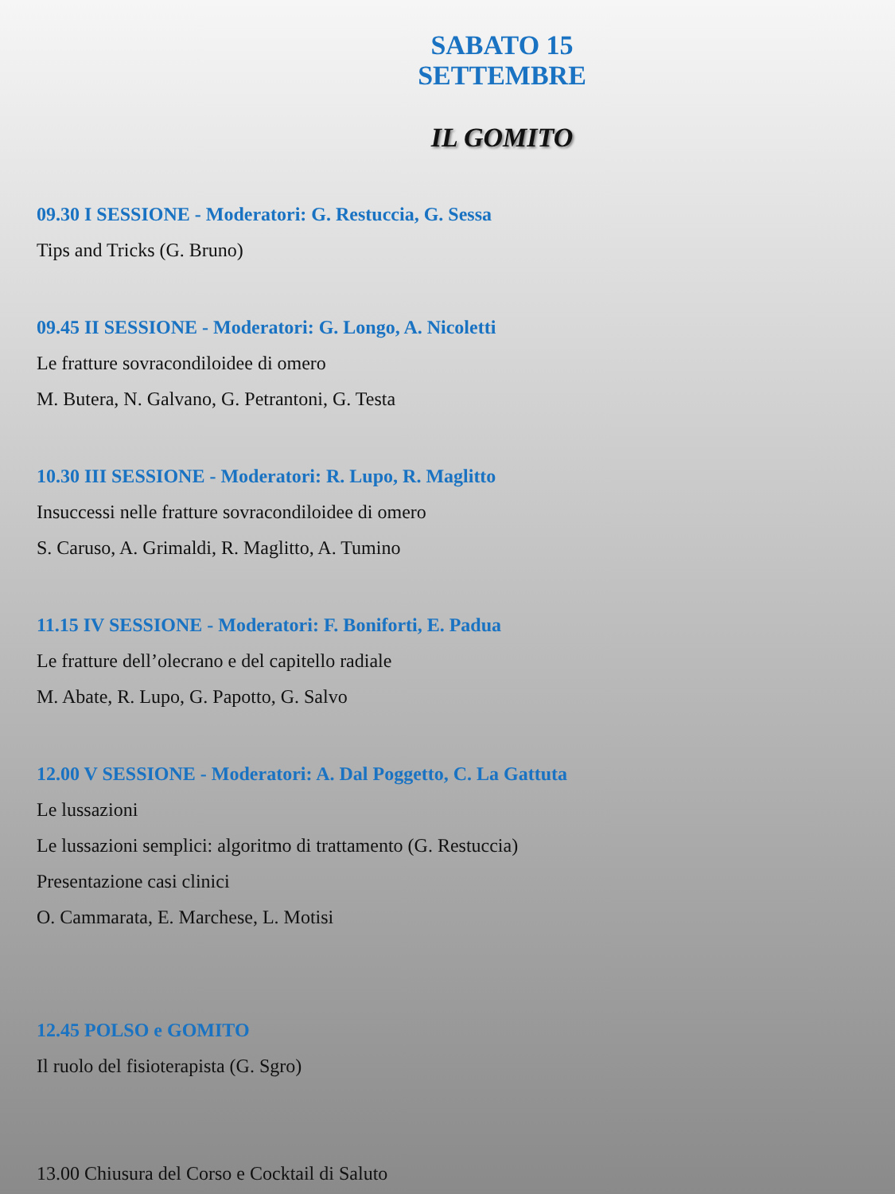SABATO 15 SETTEMBRE
IL GOMITO
09.30 I SESSIONE - Moderatori: G. Restuccia, G. Sessa
Tips and Tricks (G. Bruno)
09.45 II SESSIONE - Moderatori: G. Longo, A. Nicoletti
Le fratture sovracondiloidee di omero
M. Butera, N. Galvano, G. Petrantoni, G. Testa
10.30 III SESSIONE - Moderatori: R. Lupo, R. Maglitto
Insuccessi nelle fratture sovracondiloidee di omero
S. Caruso, A. Grimaldi, R. Maglitto, A. Tumino
11.15 IV SESSIONE - Moderatori: F. Boniforti, E. Padua
Le fratture dell’olecrano e del capitello radiale
M. Abate, R. Lupo, G. Papotto, G. Salvo
12.00 V SESSIONE - Moderatori: A. Dal Poggetto, C. La Gattuta
Le lussazioni
Le lussazioni semplici: algoritmo di trattamento (G. Restuccia)
Presentazione casi clinici
O. Cammarata, E. Marchese, L. Motisi
12.45 POLSO e GOMITO
Il ruolo del fisioterapista (G. Sgro)
13.00 Chiusura del Corso e Cocktail di Saluto